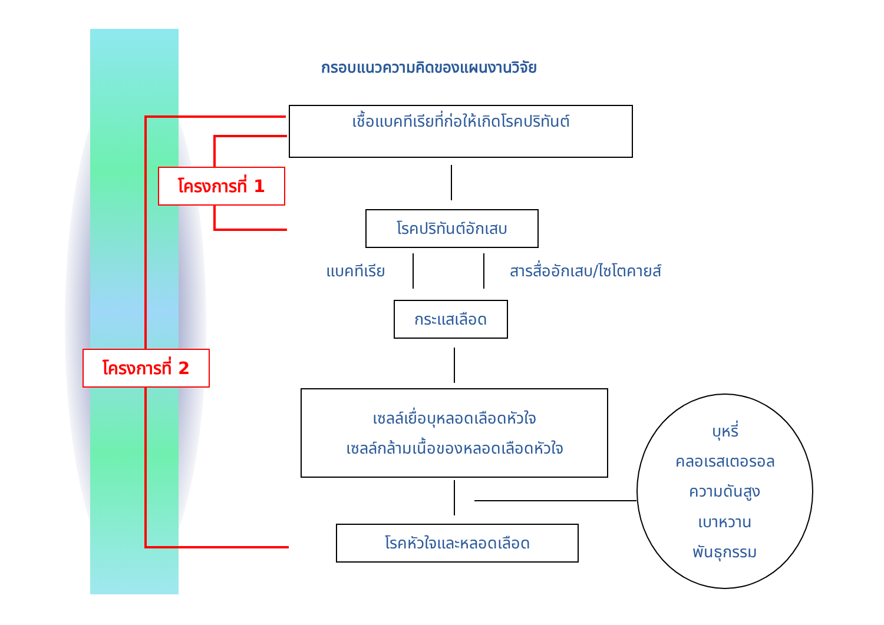กรอบแนวความคิดของแผนงานวิจัย
เชื้อแบคทีเรียที่ก่อให้เกิดโรคปริทันต์
โครงการที่ 1
โรคปริทันต์อักเสบ
แบคทีเรีย สารสื่ออักเสบ/ไซโตคายส์
กระแสเลือด
โครงการที่ 2
เซลล์เยื่อบุหลอดเลือดหัวใจ
เซลล์กล้ามเนื้อของหลอดเลือดหัวใจ
โรคหัวใจและหลอดเลือด
บุหรี่
คลอเรสเตอรอล
ความดันสูง
เบาหวาน
พันธุกรรม